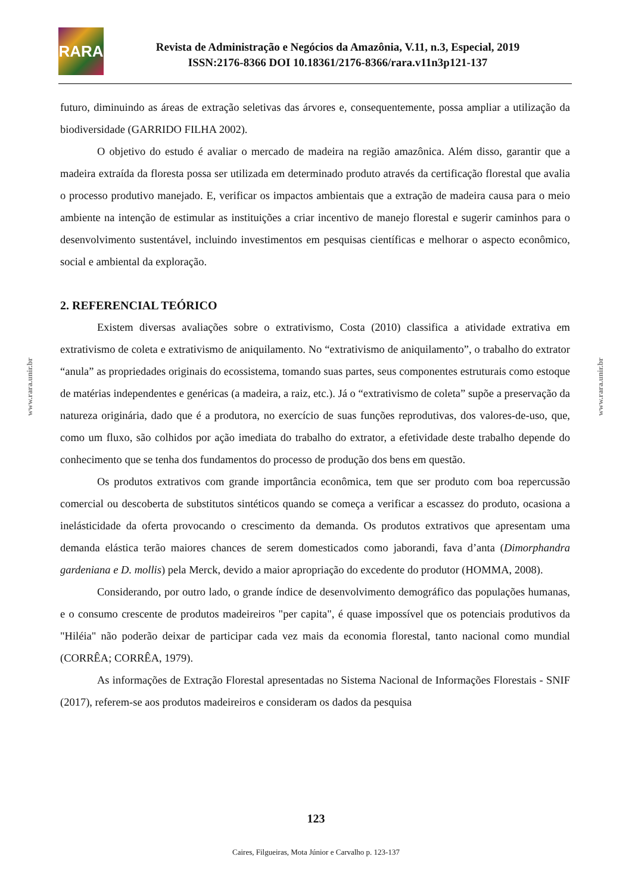RARA
Revista de Administração e Negócios da Amazônia, V.11, n.3, Especial, 2019
ISSN:2176-8366 DOI 10.18361/2176-8366/rara.v11n3p121-137
www.rara.unir.br
www.rara.unir.br
futuro, diminuindo as áreas de extração seletivas das árvores e, consequentemente, possa ampliar a utilização da biodiversidade (GARRIDO FILHA 2002).
O objetivo do estudo é avaliar o mercado de madeira na região amazônica. Além disso, garantir que a madeira extraída da floresta possa ser utilizada em determinado produto através da certificação florestal que avalia o processo produtivo manejado. E, verificar os impactos ambientais que a extração de madeira causa para o meio ambiente na intenção de estimular as instituições a criar incentivo de manejo florestal e sugerir caminhos para o desenvolvimento sustentável, incluindo investimentos em pesquisas científicas e melhorar o aspecto econômico, social e ambiental da exploração.
2. REFERENCIAL TEÓRICO
Existem diversas avaliações sobre o extrativismo, Costa (2010) classifica a atividade extrativa em extrativismo de coleta e extrativismo de aniquilamento. No “extrativismo de aniquilamento”, o trabalho do extrator “anula” as propriedades originais do ecossistema, tomando suas partes, seus componentes estruturais como estoque de matérias independentes e genéricas (a madeira, a raiz, etc.). Já o “extrativismo de coleta” supõe a preservação da natureza originária, dado que é a produtora, no exercício de suas funções reprodutivas, dos valores-de-uso, que, como um fluxo, são colhidos por ação imediata do trabalho do extrator, a efetividade deste trabalho depende do conhecimento que se tenha dos fundamentos do processo de produção dos bens em questão.
Os produtos extrativos com grande importância econômica, tem que ser produto com boa repercussão comercial ou descoberta de substitutos sintéticos quando se começa a verificar a escassez do produto, ocasiona a inelásticidade da oferta provocando o crescimento da demanda. Os produtos extrativos que apresentam uma demanda elástica terão maiores chances de serem domesticados como jaborandi, fava d’anta (Dimorphandra gardeniana e D. mollis) pela Merck, devido a maior apropriação do excedente do produtor (HOMMA, 2008).
Considerando, por outro lado, o grande índice de desenvolvimento demográfico das populações humanas, e o consumo crescente de produtos madeireiros "per capita", é quase impossível que os potenciais produtivos da "Hiléia" não poderão deixar de participar cada vez mais da economia florestal, tanto nacional como mundial (CORRÊA; CORRÊA, 1979).
As informações de Extração Florestal apresentadas no Sistema Nacional de Informações Florestais - SNIF (2017), referem-se aos produtos madeireiros e consideram os dados da pesquisa
123
Caires, Filgueiras, Mota Júnior e Carvalho p. 123-137